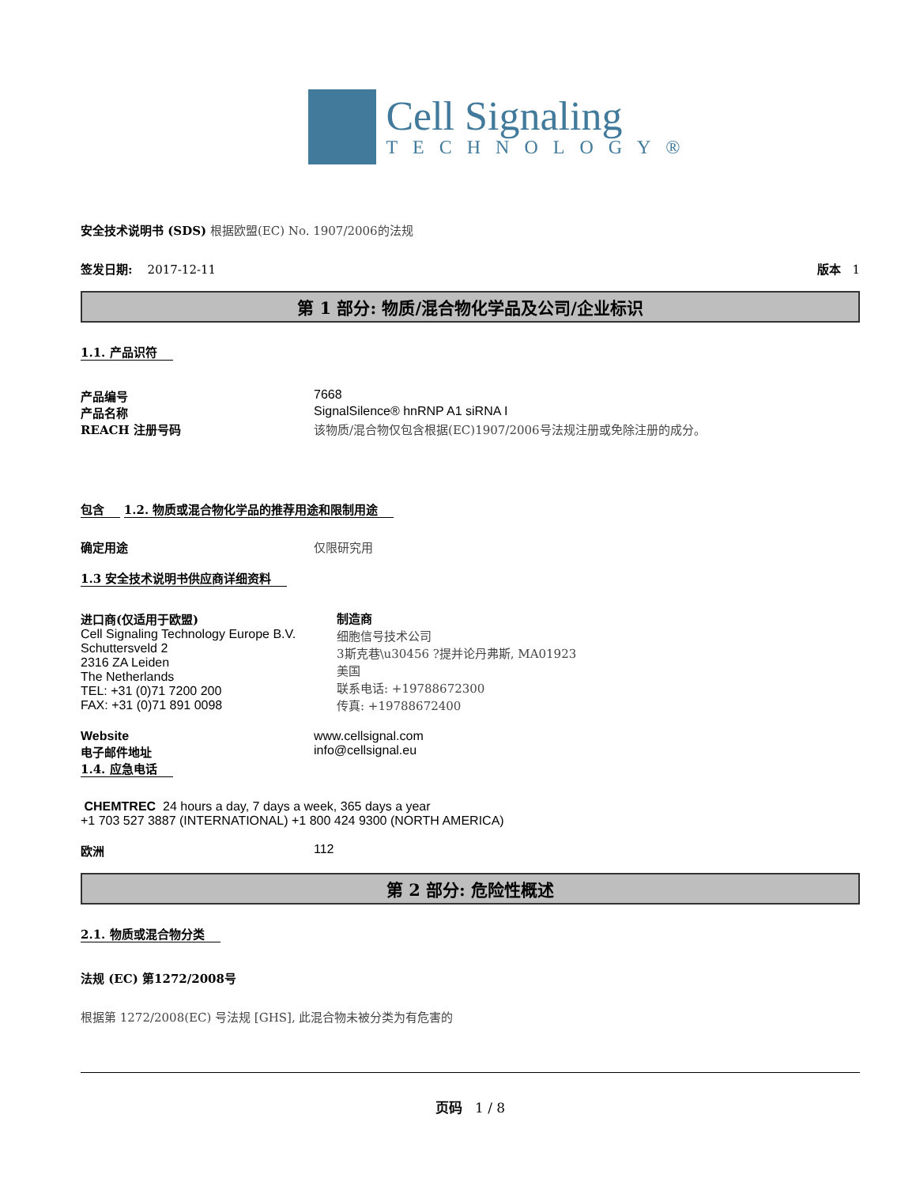Cell Signaling
TECHNOLOGY®
安全技术说明书 (SDS) 根据欧盟(EC) No. 1907/2006的法规
签发日期: 2017-12-11 版本 1
第 1 部分: 物质/混合物化学品及公司/企业标识
1.1. 产品识符
产品编号 7668
产品名称 SignalSilence® hnRNP A1 siRNA I
REACH 注册号码 该物质/混合物仅包含根据(EC)1907/2006号法规注册或免除注册的成分。
包含
1.2. 物质或混合物化学品的推荐用途和限制用途
确定用途 仅限研究用
1.3 安全技术说明书供应商详细资料
进口商(仅适用于欧盟)
Cell Signaling Technology Europe B.V.
Schuttersveld 2
2316 ZA Leiden
The Netherlands
TEL: +31 (0)71 7200 200
FAX: +31 (0)71 891 0098
制造商
细胞信号技术公司
3斯克巷\u30456 ?提并论丹弗斯, MA01923
美国
联系电话: +19788672300
传真: +19788672400
Website www.cellsignal.com
电子邮件地址 info@cellsignal.eu
1.4. 应急电话
CHEMTREC 24 hours a day, 7 days a week, 365 days a year
+1 703 527 3887 (INTERNATIONAL) +1 800 424 9300 (NORTH AMERICA)
欧洲 112
第 2 部分: 危险性概述
2.1. 物质或混合物分类
法规 (EC) 第1272/2008号
根据第 1272/2008(EC) 号法规 [GHS], 此混合物未被分类为有危害的
页码 1 / 8